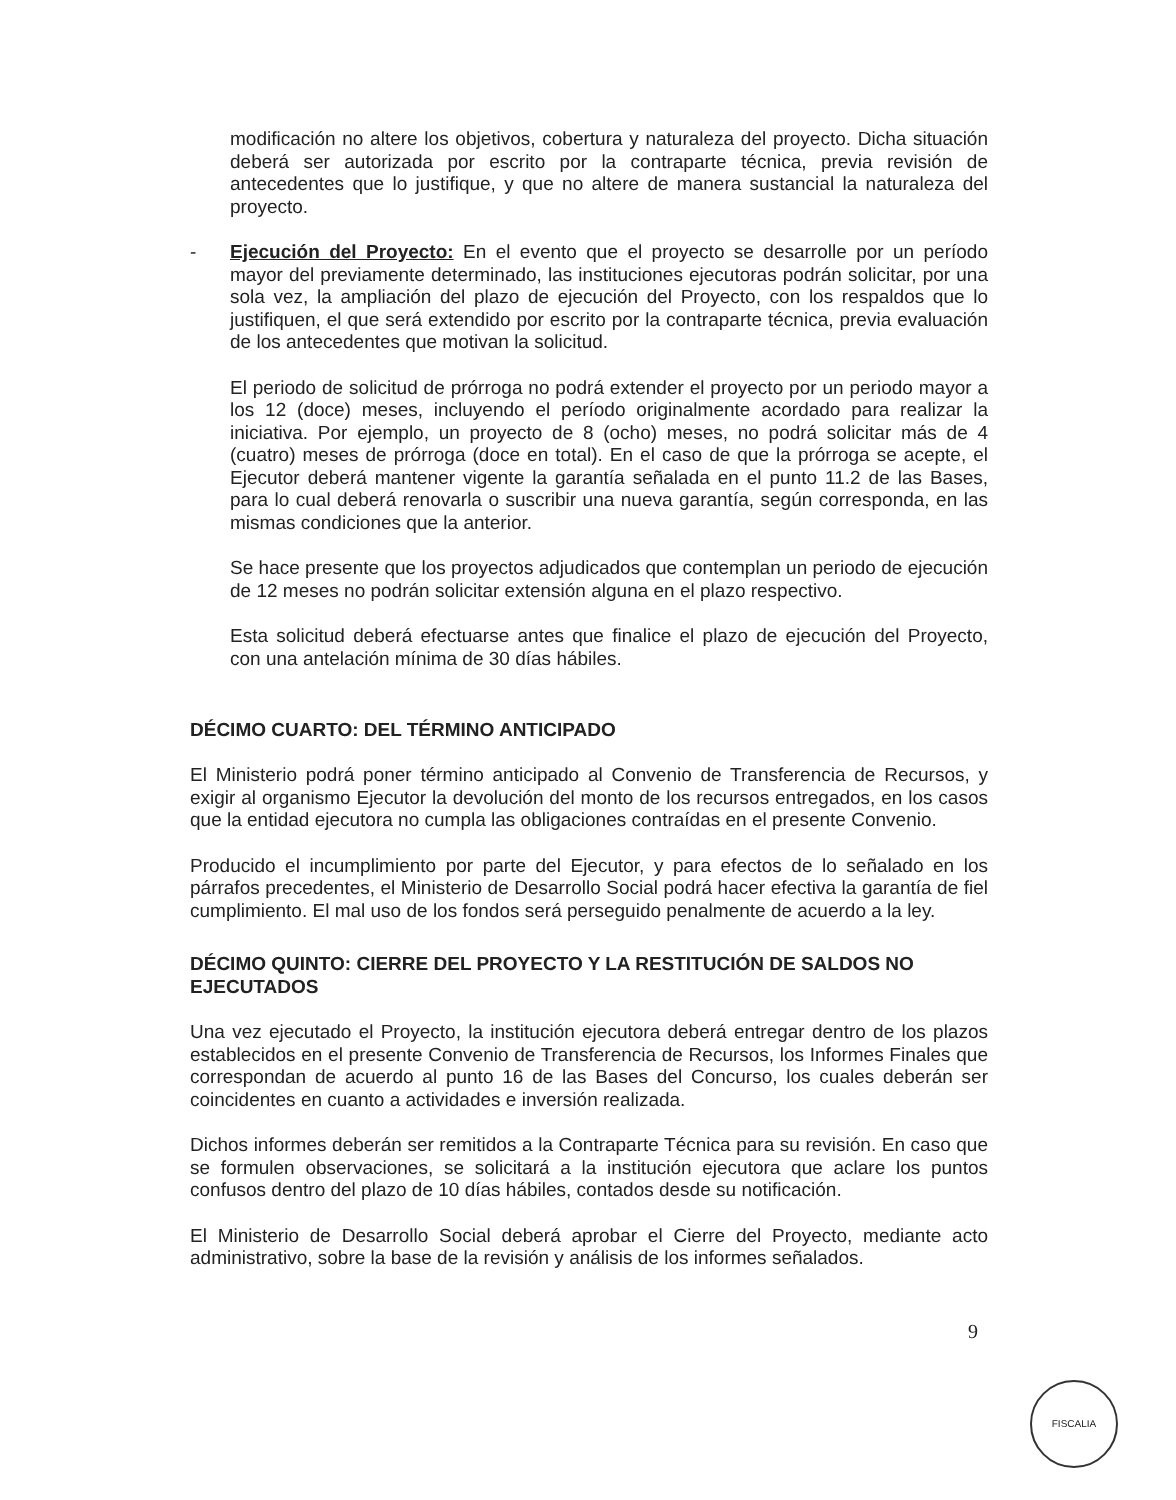modificación no altere los objetivos, cobertura y naturaleza del proyecto. Dicha situación deberá ser autorizada por escrito por la contraparte técnica, previa revisión de antecedentes que lo justifique, y que no altere de manera sustancial la naturaleza del proyecto.
- Ejecución del Proyecto: En el evento que el proyecto se desarrolle por un período mayor del previamente determinado, las instituciones ejecutoras podrán solicitar, por una sola vez, la ampliación del plazo de ejecución del Proyecto, con los respaldos que lo justifiquen, el que será extendido por escrito por la contraparte técnica, previa evaluación de los antecedentes que motivan la solicitud.
El periodo de solicitud de prórroga no podrá extender el proyecto por un periodo mayor a los 12 (doce) meses, incluyendo el período originalmente acordado para realizar la iniciativa. Por ejemplo, un proyecto de 8 (ocho) meses, no podrá solicitar más de 4 (cuatro) meses de prórroga (doce en total). En el caso de que la prórroga se acepte, el Ejecutor deberá mantener vigente la garantía señalada en el punto 11.2 de las Bases, para lo cual deberá renovarla o suscribir una nueva garantía, según corresponda, en las mismas condiciones que la anterior.
Se hace presente que los proyectos adjudicados que contemplan un periodo de ejecución de 12 meses no podrán solicitar extensión alguna en el plazo respectivo.
Esta solicitud deberá efectuarse antes que finalice el plazo de ejecución del Proyecto, con una antelación mínima de 30 días hábiles.
DÉCIMO CUARTO: DEL TÉRMINO ANTICIPADO
El Ministerio podrá poner término anticipado al Convenio de Transferencia de Recursos, y exigir al organismo Ejecutor la devolución del monto de los recursos entregados, en los casos que la entidad ejecutora no cumpla las obligaciones contraídas en el presente Convenio.
Producido el incumplimiento por parte del Ejecutor, y para efectos de lo señalado en los párrafos precedentes, el Ministerio de Desarrollo Social podrá hacer efectiva la garantía de fiel cumplimiento. El mal uso de los fondos será perseguido penalmente de acuerdo a la ley.
DÉCIMO QUINTO: CIERRE DEL PROYECTO Y LA RESTITUCIÓN DE SALDOS NO EJECUTADOS
Una vez ejecutado el Proyecto, la institución ejecutora deberá entregar dentro de los plazos establecidos en el presente Convenio de Transferencia de Recursos, los Informes Finales que correspondan de acuerdo al punto 16 de las Bases del Concurso, los cuales deberán ser coincidentes en cuanto a actividades e inversión realizada.
Dichos informes deberán ser remitidos a la Contraparte Técnica para su revisión. En caso que se formulen observaciones, se solicitará a la institución ejecutora que aclare los puntos confusos dentro del plazo de 10 días hábiles, contados desde su notificación.
El Ministerio de Desarrollo Social deberá aprobar el Cierre del Proyecto, mediante acto administrativo, sobre la base de la revisión y análisis de los informes señalados.
9
FISCALIA